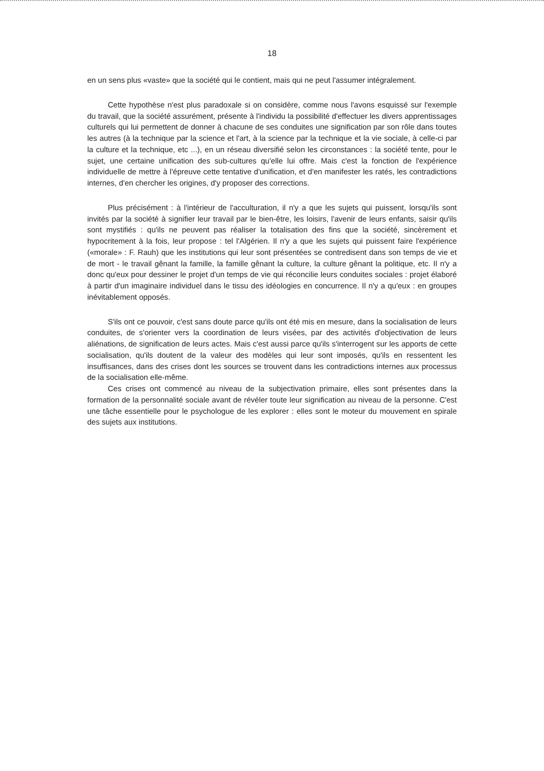18
en un sens plus «vaste» que la société qui le contient, mais qui ne peut l'assumer intégralement.
Cette hypothèse n'est plus paradoxale si on considère, comme nous l'avons esquissé sur l'exemple du travail, que la société assurément, présente à l'individu la possibilité d'effectuer les divers apprentissages culturels qui lui permettent de donner à chacune de ses conduites une signification par son rôle dans toutes les autres (à la technique par la science et l'art, à la science par la technique et la vie sociale, à celle-ci par la culture et la technique, etc ...), en un réseau diversifié selon les circonstances : la société tente, pour le sujet, une certaine unification des sub-cultures qu'elle lui offre. Mais c'est la fonction de l'expérience individuelle de mettre à l'épreuve cette tentative d'unification, et d'en manifester les ratés, les contradictions internes, d'en chercher les origines, d'y proposer des corrections.
Plus précisément : à l'intérieur de l'acculturation, il n'y a que les sujets qui puissent, lorsqu'ils sont invités par la société à signifier leur travail par le bien-être, les loisirs, l'avenir de leurs enfants, saisir qu'ils sont mystifiés : qu'ils ne peuvent pas réaliser la totalisation des fins que la société, sincèrement et hypocritement à la fois, leur propose : tel l'Algérien. Il n'y a que les sujets qui puissent faire l'expérience («morale» : F. Rauh) que les institutions qui leur sont présentées se contredisent dans son temps de vie et de mort - le travail gênant la famille, la famille gênant la culture, la culture gênant la politique, etc. Il n'y a donc qu'eux pour dessiner le projet d'un temps de vie qui réconcilie leurs conduites sociales : projet élaboré à partir d'un imaginaire individuel dans le tissu des idéologies en concurrence. Il n'y a qu'eux : en groupes inévitablement opposés.
S'ils ont ce pouvoir, c'est sans doute parce qu'ils ont été mis en mesure, dans la socialisation de leurs conduites, de s'orienter vers la coordination de leurs visées, par des activités d'objectivation de leurs aliénations, de signification de leurs actes. Mais c'est aussi parce qu'ils s'interrogent sur les apports de cette socialisation, qu'ils doutent de la valeur des modèles qui leur sont imposés, qu'ils en ressentent les insuffisances, dans des crises dont les sources se trouvent dans les contradictions internes aux processus de la socialisation elle-même.
Ces crises ont commencé au niveau de la subjectivation primaire, elles sont présentes dans la formation de la personnalité sociale avant de révéler toute leur signification au niveau de la personne. C'est une tâche essentielle pour le psychologue de les explorer : elles sont le moteur du mouvement en spirale des sujets aux institutions.